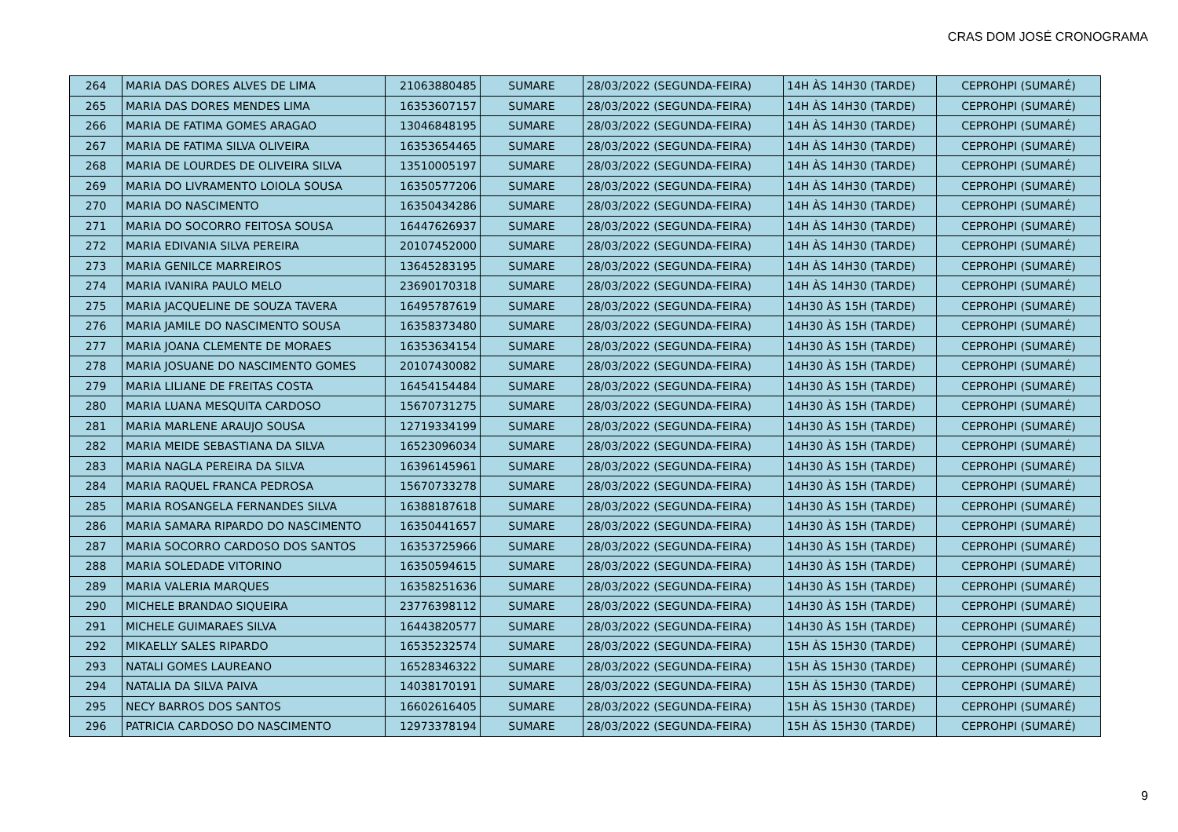CRAS DOM JOSÉ CRONOGRAMA
| 264 | MARIA DAS DORES ALVES DE LIMA | 21063880485 | SUMARE | 28/03/2022 (SEGUNDA-FEIRA) | 14H ÀS 14H30 (TARDE) | CEPROHPI (SUMARÉ) |
| 265 | MARIA DAS DORES MENDES LIMA | 16353607157 | SUMARE | 28/03/2022 (SEGUNDA-FEIRA) | 14H ÀS 14H30 (TARDE) | CEPROHPI (SUMARÉ) |
| 266 | MARIA DE FATIMA GOMES ARAGAO | 13046848195 | SUMARE | 28/03/2022 (SEGUNDA-FEIRA) | 14H ÀS 14H30 (TARDE) | CEPROHPI (SUMARÉ) |
| 267 | MARIA DE FATIMA SILVA OLIVEIRA | 16353654465 | SUMARE | 28/03/2022 (SEGUNDA-FEIRA) | 14H ÀS 14H30 (TARDE) | CEPROHPI (SUMARÉ) |
| 268 | MARIA DE LOURDES DE OLIVEIRA SILVA | 13510005197 | SUMARE | 28/03/2022 (SEGUNDA-FEIRA) | 14H ÀS 14H30 (TARDE) | CEPROHPI (SUMARÉ) |
| 269 | MARIA DO LIVRAMENTO LOIOLA SOUSA | 16350577206 | SUMARE | 28/03/2022 (SEGUNDA-FEIRA) | 14H ÀS 14H30 (TARDE) | CEPROHPI (SUMARÉ) |
| 270 | MARIA DO NASCIMENTO | 16350434286 | SUMARE | 28/03/2022 (SEGUNDA-FEIRA) | 14H ÀS 14H30 (TARDE) | CEPROHPI (SUMARÉ) |
| 271 | MARIA DO SOCORRO FEITOSA SOUSA | 16447626937 | SUMARE | 28/03/2022 (SEGUNDA-FEIRA) | 14H ÀS 14H30 (TARDE) | CEPROHPI (SUMARÉ) |
| 272 | MARIA EDIVANIA SILVA PEREIRA | 20107452000 | SUMARE | 28/03/2022 (SEGUNDA-FEIRA) | 14H ÀS 14H30 (TARDE) | CEPROHPI (SUMARÉ) |
| 273 | MARIA GENILCE MARREIROS | 13645283195 | SUMARE | 28/03/2022 (SEGUNDA-FEIRA) | 14H ÀS 14H30 (TARDE) | CEPROHPI (SUMARÉ) |
| 274 | MARIA IVANIRA PAULO MELO | 23690170318 | SUMARE | 28/03/2022 (SEGUNDA-FEIRA) | 14H ÀS 14H30 (TARDE) | CEPROHPI (SUMARÉ) |
| 275 | MARIA JACQUELINE DE SOUZA TAVERA | 16495787619 | SUMARE | 28/03/2022 (SEGUNDA-FEIRA) | 14H30 ÀS 15H (TARDE) | CEPROHPI (SUMARÉ) |
| 276 | MARIA JAMILE DO NASCIMENTO SOUSA | 16358373480 | SUMARE | 28/03/2022 (SEGUNDA-FEIRA) | 14H30 ÀS 15H (TARDE) | CEPROHPI (SUMARÉ) |
| 277 | MARIA JOANA CLEMENTE DE MORAES | 16353634154 | SUMARE | 28/03/2022 (SEGUNDA-FEIRA) | 14H30 ÀS 15H (TARDE) | CEPROHPI (SUMARÉ) |
| 278 | MARIA JOSUANE DO NASCIMENTO GOMES | 20107430082 | SUMARE | 28/03/2022 (SEGUNDA-FEIRA) | 14H30 ÀS 15H (TARDE) | CEPROHPI (SUMARÉ) |
| 279 | MARIA LILIANE DE FREITAS COSTA | 16454154484 | SUMARE | 28/03/2022 (SEGUNDA-FEIRA) | 14H30 ÀS 15H (TARDE) | CEPROHPI (SUMARÉ) |
| 280 | MARIA LUANA MESQUITA CARDOSO | 15670731275 | SUMARE | 28/03/2022 (SEGUNDA-FEIRA) | 14H30 ÀS 15H (TARDE) | CEPROHPI (SUMARÉ) |
| 281 | MARIA MARLENE ARAUJO SOUSA | 12719334199 | SUMARE | 28/03/2022 (SEGUNDA-FEIRA) | 14H30 ÀS 15H (TARDE) | CEPROHPI (SUMARÉ) |
| 282 | MARIA MEIDE SEBASTIANA DA SILVA | 16523096034 | SUMARE | 28/03/2022 (SEGUNDA-FEIRA) | 14H30 ÀS 15H (TARDE) | CEPROHPI (SUMARÉ) |
| 283 | MARIA NAGLA PEREIRA DA SILVA | 16396145961 | SUMARE | 28/03/2022 (SEGUNDA-FEIRA) | 14H30 ÀS 15H (TARDE) | CEPROHPI (SUMARÉ) |
| 284 | MARIA RAQUEL FRANCA PEDROSA | 15670733278 | SUMARE | 28/03/2022 (SEGUNDA-FEIRA) | 14H30 ÀS 15H (TARDE) | CEPROHPI (SUMARÉ) |
| 285 | MARIA ROSANGELA FERNANDES SILVA | 16388187618 | SUMARE | 28/03/2022 (SEGUNDA-FEIRA) | 14H30 ÀS 15H (TARDE) | CEPROHPI (SUMARÉ) |
| 286 | MARIA SAMARA RIPARDO DO NASCIMENTO | 16350441657 | SUMARE | 28/03/2022 (SEGUNDA-FEIRA) | 14H30 ÀS 15H (TARDE) | CEPROHPI (SUMARÉ) |
| 287 | MARIA SOCORRO CARDOSO DOS SANTOS | 16353725966 | SUMARE | 28/03/2022 (SEGUNDA-FEIRA) | 14H30 ÀS 15H (TARDE) | CEPROHPI (SUMARÉ) |
| 288 | MARIA SOLEDADE VITORINO | 16350594615 | SUMARE | 28/03/2022 (SEGUNDA-FEIRA) | 14H30 ÀS 15H (TARDE) | CEPROHPI (SUMARÉ) |
| 289 | MARIA VALERIA MARQUES | 16358251636 | SUMARE | 28/03/2022 (SEGUNDA-FEIRA) | 14H30 ÀS 15H (TARDE) | CEPROHPI (SUMARÉ) |
| 290 | MICHELE BRANDAO SIQUEIRA | 23776398112 | SUMARE | 28/03/2022 (SEGUNDA-FEIRA) | 14H30 ÀS 15H (TARDE) | CEPROHPI (SUMARÉ) |
| 291 | MICHELE GUIMARAES SILVA | 16443820577 | SUMARE | 28/03/2022 (SEGUNDA-FEIRA) | 14H30 ÀS 15H (TARDE) | CEPROHPI (SUMARÉ) |
| 292 | MIKAELLY SALES RIPARDO | 16535232574 | SUMARE | 28/03/2022 (SEGUNDA-FEIRA) | 15H ÀS 15H30 (TARDE) | CEPROHPI (SUMARÉ) |
| 293 | NATALI GOMES LAUREANO | 16528346322 | SUMARE | 28/03/2022 (SEGUNDA-FEIRA) | 15H ÀS 15H30 (TARDE) | CEPROHPI (SUMARÉ) |
| 294 | NATALIA DA SILVA PAIVA | 14038170191 | SUMARE | 28/03/2022 (SEGUNDA-FEIRA) | 15H ÀS 15H30 (TARDE) | CEPROHPI (SUMARÉ) |
| 295 | NECY BARROS DOS SANTOS | 16602616405 | SUMARE | 28/03/2022 (SEGUNDA-FEIRA) | 15H ÀS 15H30 (TARDE) | CEPROHPI (SUMARÉ) |
| 296 | PATRICIA CARDOSO DO NASCIMENTO | 12973378194 | SUMARE | 28/03/2022 (SEGUNDA-FEIRA) | 15H ÀS 15H30 (TARDE) | CEPROHPI (SUMARÉ) |
9